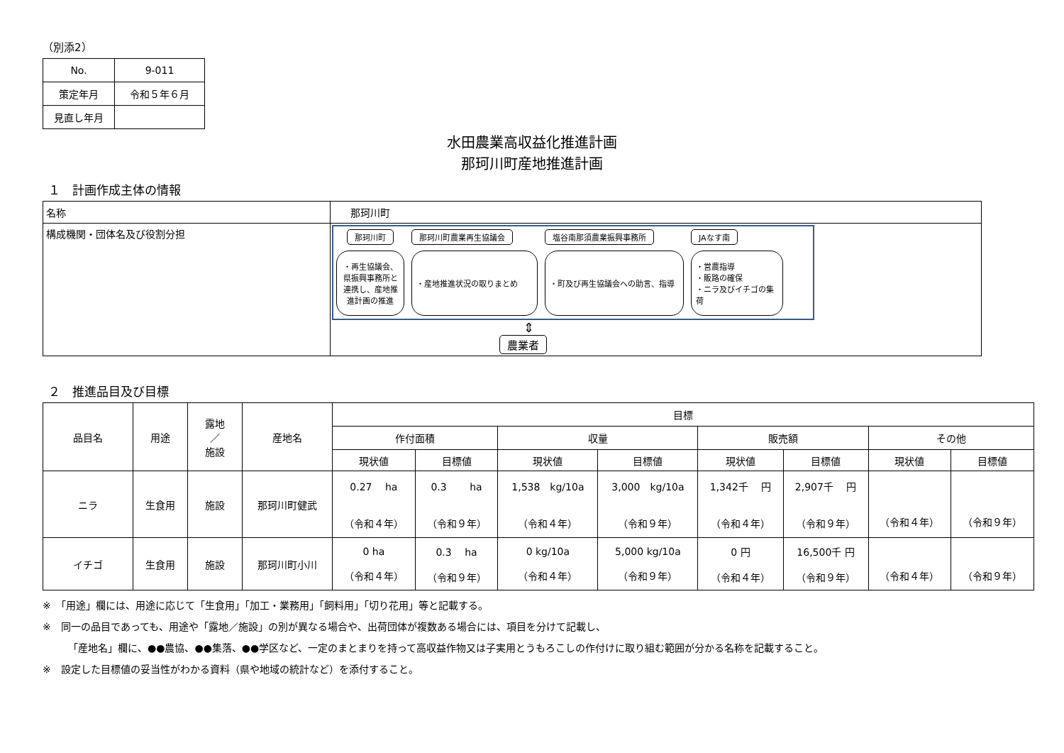（別添2）
| No. | 9-011 |
| 策定年月 | 令和５年６月 |
| 見直し年月 | |
水田農業高収益化推進計画
那珂川町産地推進計画
１　計画作成主体の情報
| 名称 | 那珂川町 |
| 構成機関・団体名及び役割分担 | 那珂川町 那珂川町農業再生協議会 塩谷南那須農業振興事務所 JAなす南 ・再生協議会、県振興事務所と連携し、産地推進計画の推進 ・産地推進状況の取りまとめ ・町及び再生協議会への助言、指導 ・営農指導 ・販路の確保 ・ニラ及びイチゴの集荷 ⇕ 農業者 |
２　推進品目及び目標
| 品目名 | 用途 | 露地 ／ 施設 | 産地名 | 目標 | | | | | | | |
| | | | | 作付面積 | | 収量 | | 販売額 | | その他 | |
| | | | | 現状値 | 目標値 | 現状値 | 目標値 | 現状値 | 目標値 | 現状値 | 目標値 |
| ニラ | 生食用 | 施設 | 那珂川町健武 | 0.27 ha （令和４年） | 0.3 ha （令和９年） | 1,538 kg/10a （令和４年） | 3,000 kg/10a （令和９年） | 1,342千 円 （令和４年） | 2,907千 円 （令和９年） | （令和４年） | （令和９年） |
| イチゴ | 生食用 | 施設 | 那珂川町小川 | 0 ha （令和４年） | 0.3 ha （令和９年） | 0 kg/10a （令和４年） | 5,000 kg/10a （令和９年） | 0 円 （令和４年） | 16,500千 円 （令和９年） | （令和４年） | （令和９年） |
※　「用途」欄には、用途に応じて「生食用」「加工・業務用」「飼料用」「切り花用」等と記載する。
※　同一の品目であっても、用途や「露地／施設」の別が異なる場合や、出荷団体が複数ある場合には、項目を分けて記載し、
「産地名」欄に、●●農協、●●集落、●●学区など、一定のまとまりを持って高収益作物又は子実用とうもろこしの作付けに取り組む範囲が分かる名称を記載すること。
※　設定した目標値の妥当性がわかる資料（県や地域の統計など）を添付すること。